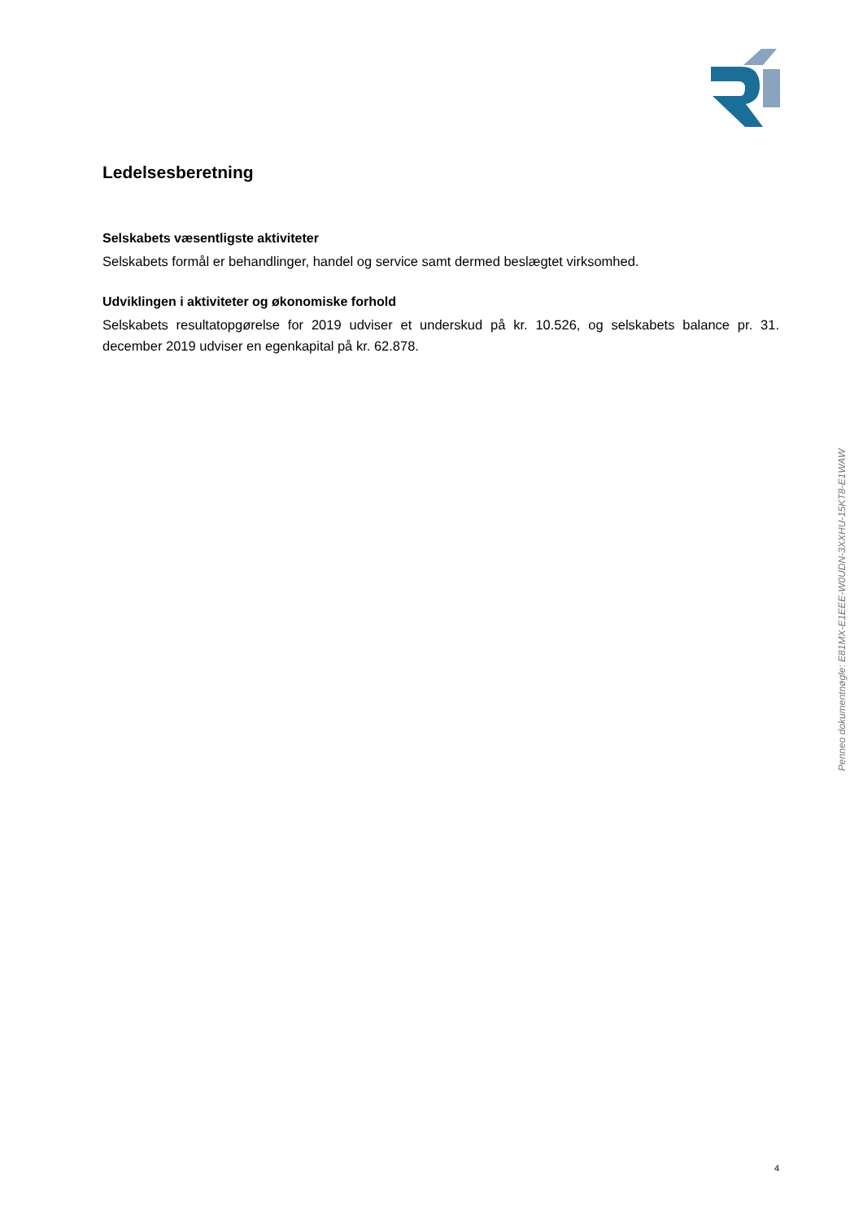Ledelsesberetning
Selskabets væsentligste aktiviteter
Selskabets formål er behandlinger, handel og service samt dermed beslægtet virksomhed.
Udviklingen i aktiviteter og økonomiske forhold
Selskabets resultatopgørelse for 2019 udviser et underskud på kr. 10.526, og selskabets balance pr. 31. december 2019 udviser en egenkapital på kr. 62.878.
Penneo dokumentnøgle: E81MX-E1EEE-W0UDN-3XXHU-15KT8-E1WAW
4